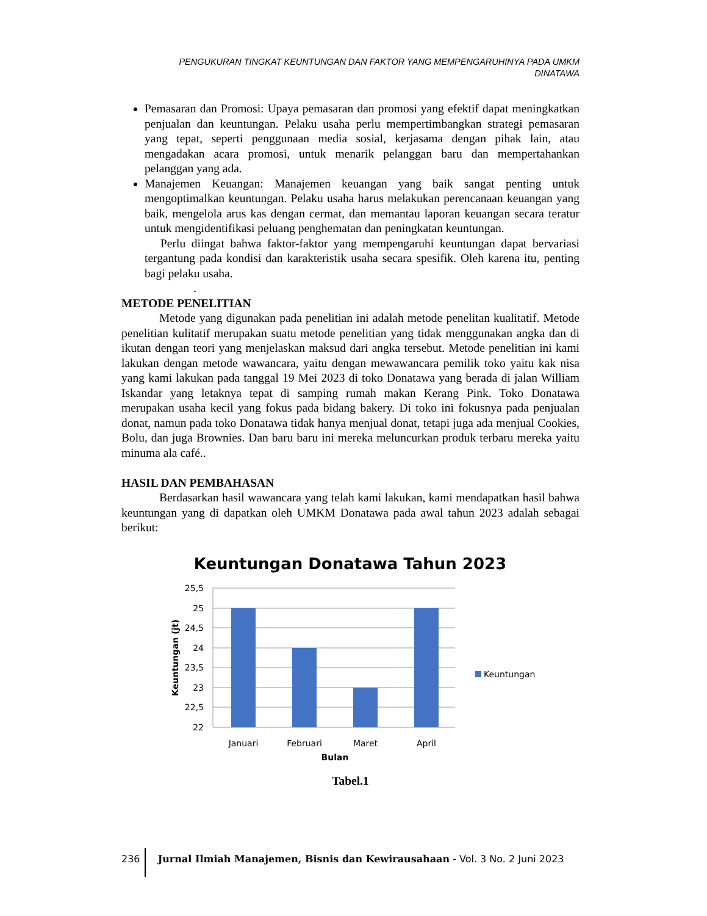PENGUKURAN TINGKAT KEUNTUNGAN DAN FAKTOR YANG MEMPENGARUHINYA PADA UMKM DINATAWA
Pemasaran dan Promosi: Upaya pemasaran dan promosi yang efektif dapat meningkatkan penjualan dan keuntungan. Pelaku usaha perlu mempertimbangkan strategi pemasaran yang tepat, seperti penggunaan media sosial, kerjasama dengan pihak lain, atau mengadakan acara promosi, untuk menarik pelanggan baru dan mempertahankan pelanggan yang ada.
Manajemen Keuangan: Manajemen keuangan yang baik sangat penting untuk mengoptimalkan keuntungan. Pelaku usaha harus melakukan perencanaan keuangan yang baik, mengelola arus kas dengan cermat, dan memantau laporan keuangan secara teratur untuk mengidentifikasi peluang penghematan dan peningkatan keuntungan.
Perlu diingat bahwa faktor-faktor yang mempengaruhi keuntungan dapat bervariasi tergantung pada kondisi dan karakteristik usaha secara spesifik. Oleh karena itu, penting bagi pelaku usaha.
.
METODE PENELITIAN
Metode yang digunakan pada penelitian ini adalah metode penelitan kualitatif. Metode penelitian kulitatif merupakan suatu metode penelitian yang tidak menggunakan angka dan di ikutan dengan teori yang menjelaskan maksud dari angka tersebut. Metode penelitian ini kami lakukan dengan metode wawancara, yaitu dengan mewawancara pemilik toko yaitu kak nisa yang kami lakukan pada tanggal 19 Mei 2023 di toko Donatawa yang berada di jalan William Iskandar yang letaknya tepat di samping rumah makan Kerang Pink. Toko Donatawa merupakan usaha kecil yang fokus pada bidang bakery. Di toko ini fokusnya pada penjualan donat, namun pada toko Donatawa tidak hanya menjual donat, tetapi juga ada menjual Cookies, Bolu, dan juga Brownies. Dan baru baru ini mereka meluncurkan produk terbaru mereka yaitu minuma ala café..
HASIL DAN PEMBAHASAN
Berdasarkan hasil wawancara yang telah kami lakukan, kami mendapatkan hasil bahwa keuntungan yang di dapatkan oleh UMKM Donatawa pada awal tahun 2023 adalah sebagai berikut:
Keuntungan Donatawa Tahun 2023
25,5
25
24,5
24
23,5
23
22,5
22
Januari
Februari
Maret
April
Bulan
Keuntungan (jt)
Keuntungan
Tabel.1
236 Jurnal Ilmiah Manajemen, Bisnis dan Kewirausahaan - Vol. 3 No. 2 Juni 2023